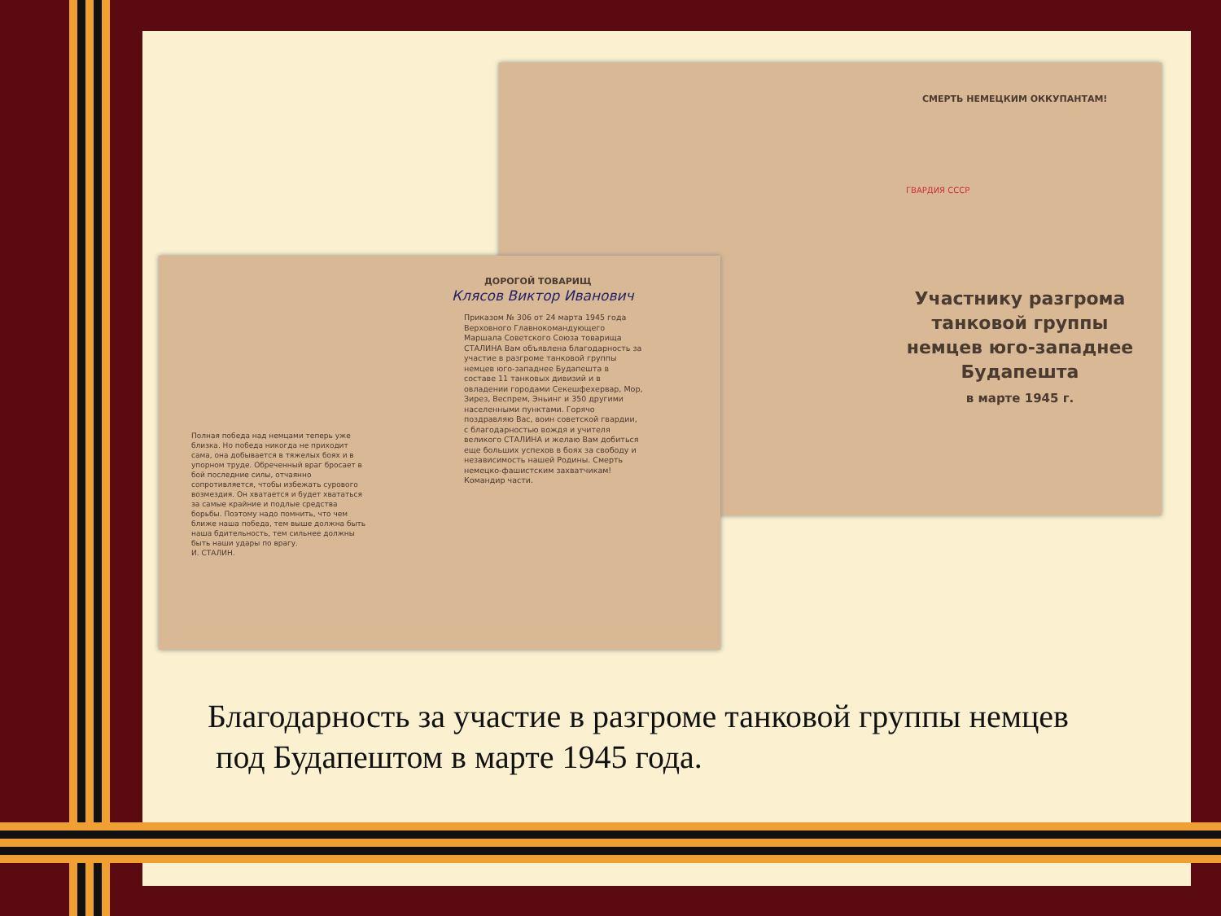СМЕРТЬ НЕМЕЦКИМ ОККУПАНТАМ!
ГВАРДИЯ СССР
Участнику разгрома танковой группы немцев юго-западнее Будапешта
в марте 1945 г.
Полная победа над немцами теперь уже близка. Но победа никогда не приходит сама, она добывается в тяжелых боях и в упорном труде. Обреченный враг бросает в бой последние силы, отчаянно сопротивляется, чтобы избежать сурового возмездия. Он хватается и будет хвататься за самые крайние и подлые средства борьбы. Поэтому надо помнить, что чем ближе наша победа, тем выше должна быть наша бдительность, тем сильнее должны быть наши удары по врагу.
И. СТАЛИН.
ДОРОГОЙ ТОВАРИЩ
Клясов Виктор Иванович
Приказом № 306 от 24 марта 1945 года Верховного Главнокомандующего Маршала Советского Союза товарища СТАЛИНА Вам объявлена благодарность за участие в разгроме танковой группы немцев юго-западнее Будапешта в составе 11 танковых дивизий и в овладении городами Секешфехервар, Мор, Зирез, Веспрем, Эньинг и 350 другими населенными пунктами. Горячо поздравляю Вас, воин советской гвардии, с благодарностью вождя и учителя великого СТАЛИНА и желаю Вам добиться еще больших успехов в боях за свободу и независимость нашей Родины. Смерть немецко-фашистским захватчикам!
Командир части.
Благодарность за участие в разгроме танковой группы немцев
под Будапештом в марте 1945 года.